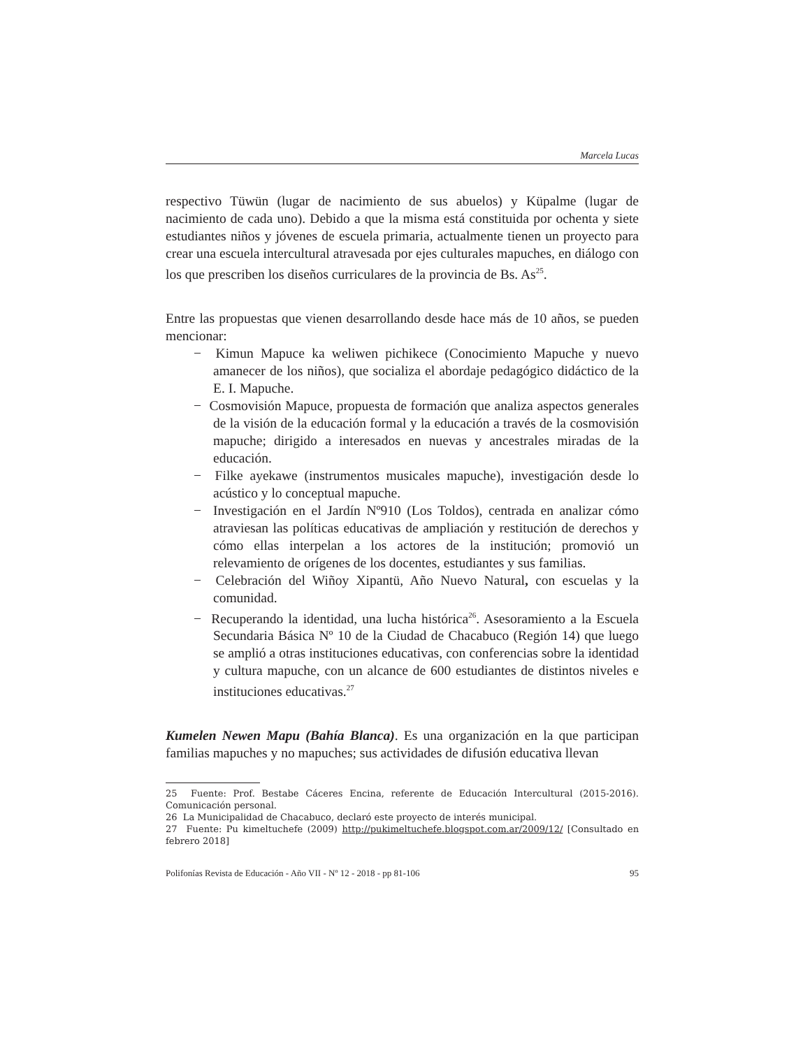Marcela Lucas
respectivo Tüwün (lugar de nacimiento de sus abuelos) y Küpalme (lugar de nacimiento de cada uno). Debido a que la misma está constituida por ochenta y siete estudiantes niños y jóvenes de escuela primaria, actualmente tienen un proyecto para crear una escuela intercultural atravesada por ejes culturales mapuches, en diálogo con los que prescriben los diseños curriculares de la provincia de Bs. As<sup>25</sup>.
Entre las propuestas que vienen desarrollando desde hace más de 10 años, se pueden mencionar:
− Kimun Mapuce ka weliwen pichikece (Conocimiento Mapuche y nuevo amanecer de los niños), que socializa el abordaje pedagógico didáctico de la E. I. Mapuche.
− Cosmovisión Mapuce, propuesta de formación que analiza aspectos generales de la visión de la educación formal y la educación a través de la cosmovisión mapuche; dirigido a interesados en nuevas y ancestrales miradas de la educación.
− Filke ayekawe (instrumentos musicales mapuche), investigación desde lo acústico y lo conceptual mapuche.
− Investigación en el Jardín Nº910 (Los Toldos), centrada en analizar cómo atraviesan las políticas educativas de ampliación y restitución de derechos y cómo ellas interpelan a los actores de la institución; promovió un relevamiento de orígenes de los docentes, estudiantes y sus familias.
− Celebración del Wiñoy Xipantü, Año Nuevo Natural, con escuelas y la comunidad.
− Recuperando la identidad, una lucha histórica<sup>26</sup>. Asesoramiento a la Escuela Secundaria Básica Nº 10 de la Ciudad de Chacabuco (Región 14) que luego se amplió a otras instituciones educativas, con conferencias sobre la identidad y cultura mapuche, con un alcance de 600 estudiantes de distintos niveles e instituciones educativas.<sup>27</sup>
Kumelen Newen Mapu (Bahía Blanca). Es una organización en la que participan familias mapuches y no mapuches; sus actividades de difusión educativa llevan
25 Fuente: Prof. Bestabe Cáceres Encina, referente de Educación Intercultural (2015-2016). Comunicación personal.
26 La Municipalidad de Chacabuco, declaró este proyecto de interés municipal.
27 Fuente: Pu kimeltuchefe (2009) http://pukimeltuchefe.blogspot.com.ar/2009/12/ [Consultado en febrero 2018]
Polifonías Revista de Educación - Año VII - Nº 12 - 2018 - pp 81-106 95